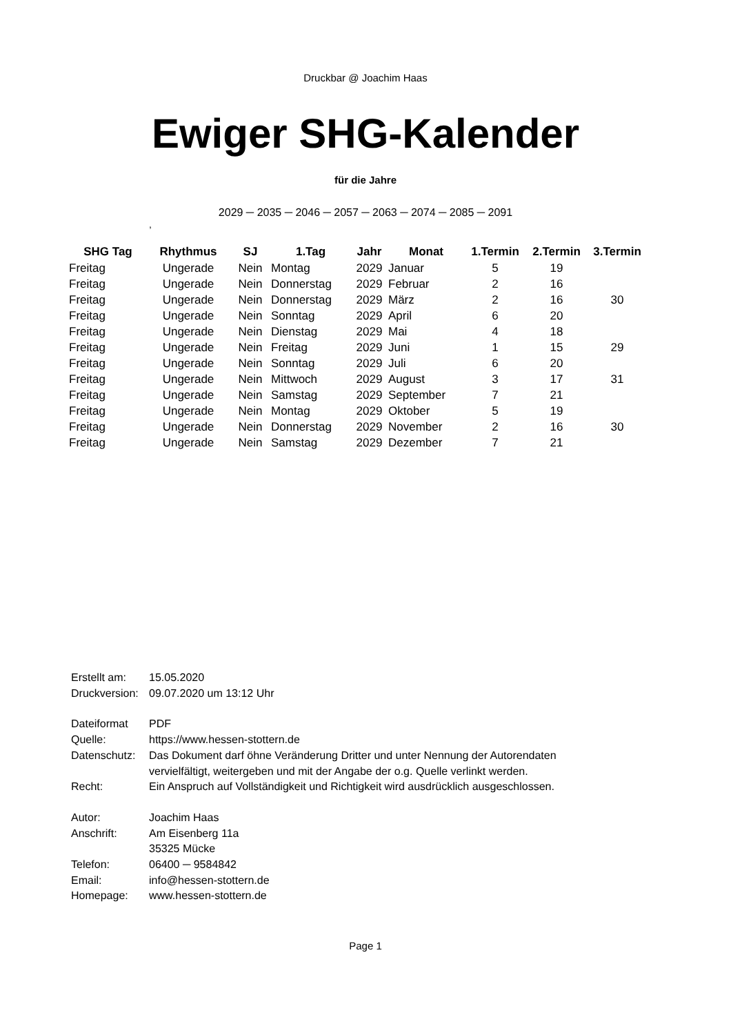Druckbar @ Joachim Haas
Ewiger SHG-Kalender
für die Jahre
2029 ─ 2035 ─ 2046 ─ 2057 ─ 2063 ─ 2074 ─ 2085 ─ 2091
,
| SHG Tag | Rhythmus | SJ | 1.Tag | Jahr | Monat | 1.Termin | 2.Termin | 3.Termin |
| --- | --- | --- | --- | --- | --- | --- | --- | --- |
| Freitag | Ungerade | Nein | Montag | 2029 | Januar | 5 | 19 | |
| Freitag | Ungerade | Nein | Donnerstag | 2029 | Februar | 2 | 16 | |
| Freitag | Ungerade | Nein | Donnerstag | 2029 | März | 2 | 16 | 30 |
| Freitag | Ungerade | Nein | Sonntag | 2029 | April | 6 | 20 | |
| Freitag | Ungerade | Nein | Dienstag | 2029 | Mai | 4 | 18 | |
| Freitag | Ungerade | Nein | Freitag | 2029 | Juni | 1 | 15 | 29 |
| Freitag | Ungerade | Nein | Sonntag | 2029 | Juli | 6 | 20 | |
| Freitag | Ungerade | Nein | Mittwoch | 2029 | August | 3 | 17 | 31 |
| Freitag | Ungerade | Nein | Samstag | 2029 | September | 7 | 21 | |
| Freitag | Ungerade | Nein | Montag | 2029 | Oktober | 5 | 19 | |
| Freitag | Ungerade | Nein | Donnerstag | 2029 | November | 2 | 16 | 30 |
| Freitag | Ungerade | Nein | Samstag | 2029 | Dezember | 7 | 21 | |
Erstellt am: 15.05.2020
Druckversion: 09.07.2020 um 13:12 Uhr
Dateiformat PDF
Quelle: https://www.hessen-stottern.de
Datenschutz: Das Dokument darf öhne Veränderung Dritter und unter Nennung der Autorendaten
vervielfältigt, weitergeben und mit der Angabe der o.g. Quelle verlinkt werden.
Recht: Ein Anspruch auf Vollständigkeit und Richtigkeit wird ausdrücklich ausgeschlossen.
Autor: Joachim Haas
Anschrift: Am Eisenberg 11a
35325 Mücke
Telefon: 06400 ─ 9584842
Email: info@hessen-stottern.de
Homepage: www.hessen-stottern.de
Page 1